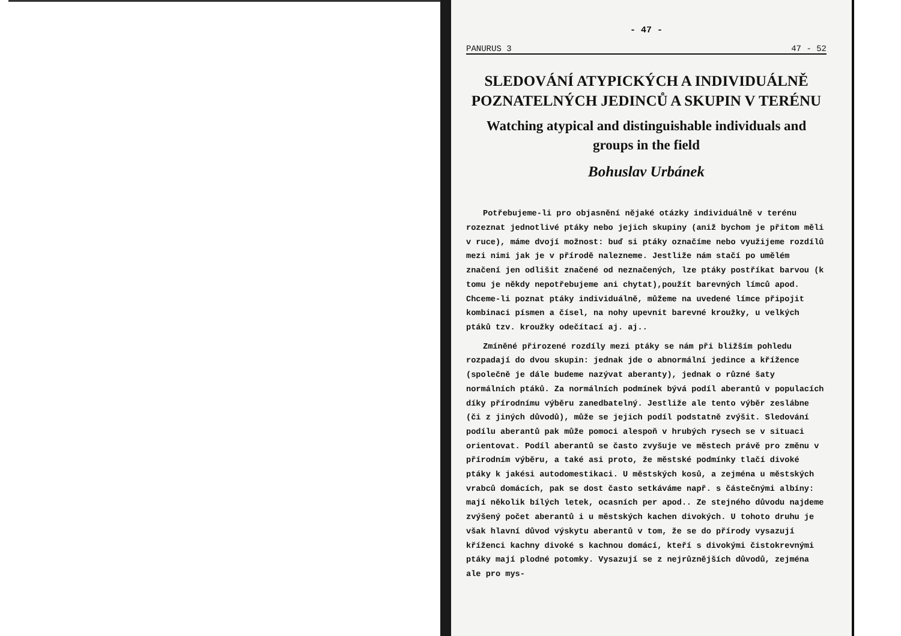- 47 -
PANURUS 3 47 - 52
SLEDOVÁNÍ ATYPICKÝCH A INDIVIDUÁLNĚ POZNATELNÝCH JEDINCŮ A SKUPIN V TERÉNU
Watching atypical and distinguishable individuals and groups in the field
Bohuslav Urbánek
Potřebujeme-li pro objasnění nějaké otázky individuálně v terénu rozeznat jednotlivé ptáky nebo jejich skupiny (aniž bychom je přitom měli v ruce), máme dvojí možnost: buď si ptáky označíme nebo využijeme rozdílů mezi nimi jak je v přírodě nalezneme. Jestliže nám stačí po umělém značení jen odlišit značené od neznačených, lze ptáky postříkat barvou (k tomu je někdy nepotřebujeme ani chytat),použít barevných límců apod. Chceme-li poznat ptáky individuálně, můžeme na uvedené límce připojit kombinaci písmen a čísel, na nohy upevnit barevné kroužky, u velkých ptáků tzv. kroužky odečítací aj. aj..
Zmíněné přirozené rozdíly mezi ptáky se nám při bližším pohledu rozpadají do dvou skupin: jednak jde o abnormální jedince a křížence (společně je dále budeme nazývat aberanty), jednak o různé šaty normálních ptáků. Za normálních podmínek bývá podíl aberantů v populacích díky přírodnímu výběru zanedbatelný. Jestliže ale tento výběr zeslábne (či z jiných důvodů), může se jejich podíl podstatně zvýšit. Sledování podílu aberantů pak může pomoci alespoň v hrubých rysech se v situaci orientovat. Podíl aberantů se často zvyšuje ve městech právě pro změnu v přírodním výběru, a také asi proto, že městské podmínky tlačí divoké ptáky k jakési autodomestikaci. U městských kosů, a zejména u městských vrabců domácích, pak se dost často setkáváme např. s částečnými albíny: mají několik bílých letek, ocasních per apod.. Ze stejného důvodu najdeme zvýšený počet aberantů i u městských kachen divokých. U tohoto druhu je však hlavní důvod výskytu aberantů v tom, že se do přírody vysazují kříženci kachny divoké s kachnou domácí, kteří s divokými čistokrevnými ptáky mají plodné potomky. Vysazují se z nejrůznějších důvodů, zejména ale pro mys-